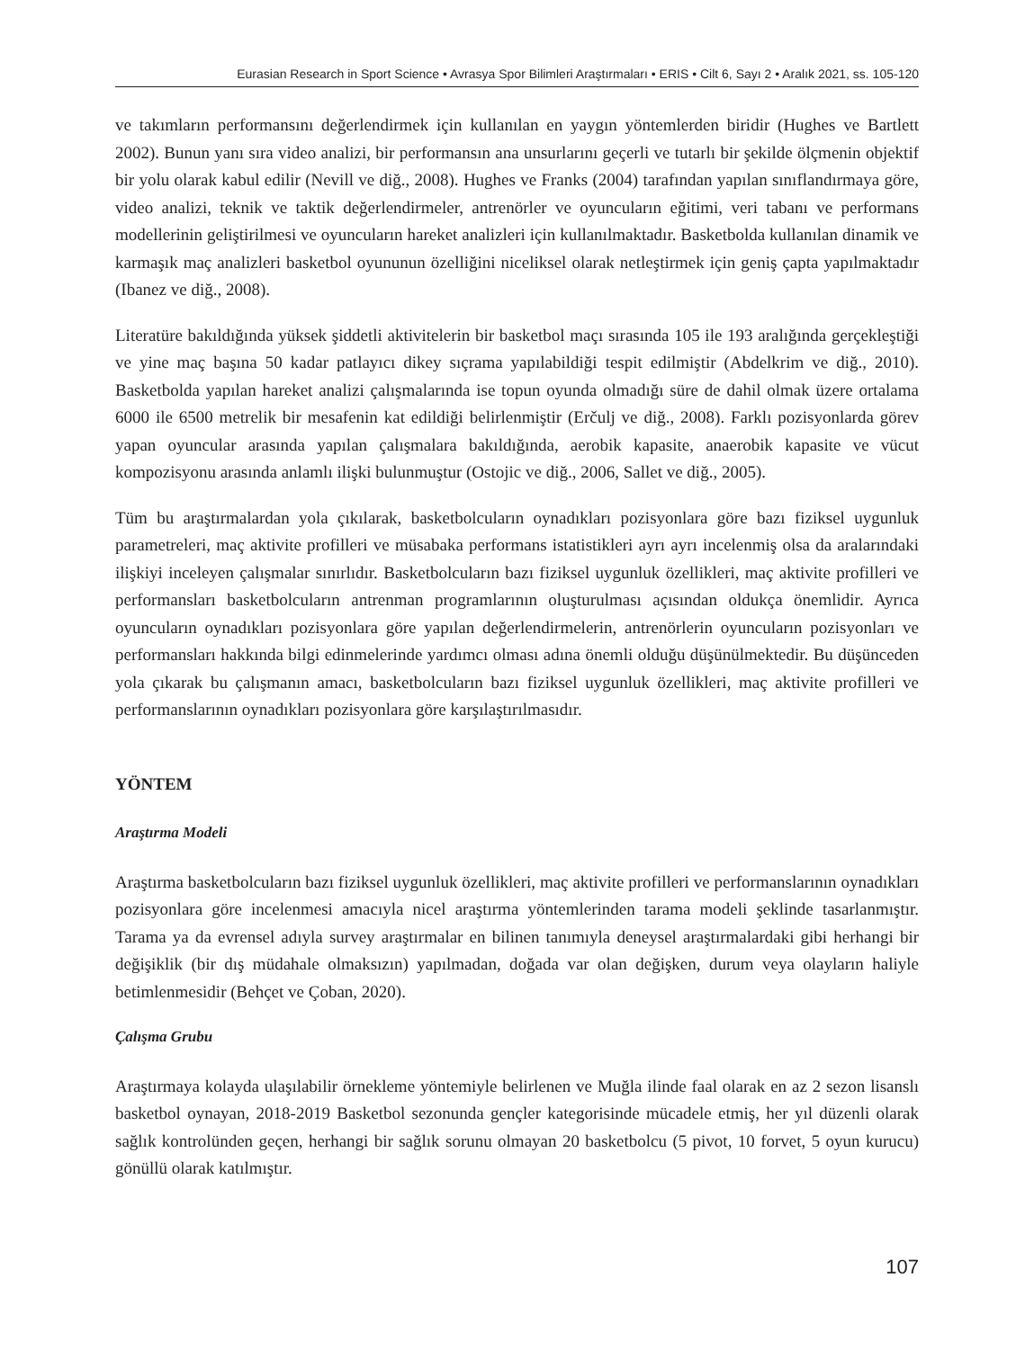Eurasian Research in Sport Science • Avrasya Spor Bilimleri Araştırmaları • ERIS • Cilt 6, Sayı 2 • Aralık 2021, ss. 105-120
ve takımların performansını değerlendirmek için kullanılan en yaygın yöntemlerden biridir (Hughes ve Bartlett 2002). Bunun yanı sıra video analizi, bir performansın ana unsurlarını geçerli ve tutarlı bir şekilde ölçmenin objektif bir yolu olarak kabul edilir (Nevill ve diğ., 2008). Hughes ve Franks (2004) tarafından yapılan sınıflandırmaya göre, video analizi, teknik ve taktik değerlendirmeler, antrenörler ve oyuncuların eğitimi, veri tabanı ve performans modellerinin geliştirilmesi ve oyuncuların hareket analizleri için kullanılmaktadır. Basketbolda kullanılan dinamik ve karmaşık maç analizleri basketbol oyununun özelliğini niceliksel olarak netleştirmek için geniş çapta yapılmaktadır (Ibanez ve diğ., 2008).
Literatüre bakıldığında yüksek şiddetli aktivitelerin bir basketbol maçı sırasında 105 ile 193 aralığında gerçekleştiği ve yine maç başına 50 kadar patlayıcı dikey sıçrama yapılabildiği tespit edilmiştir (Abdelkrim ve diğ., 2010). Basketbolda yapılan hareket analizi çalışmalarında ise topun oyunda olmadığı süre de dahil olmak üzere ortalama 6000 ile 6500 metrelik bir mesafenin kat edildiği belirlenmiştir (Erčulj ve diğ., 2008). Farklı pozisyonlarda görev yapan oyuncular arasında yapılan çalışmalara bakıldığında, aerobik kapasite, anaerobik kapasite ve vücut kompozisyonu arasında anlamlı ilişki bulunmuştur (Ostojic ve diğ., 2006, Sallet ve diğ., 2005).
Tüm bu araştırmalardan yola çıkılarak, basketbolcuların oynadıkları pozisyonlara göre bazı fiziksel uygunluk parametreleri, maç aktivite profilleri ve müsabaka performans istatistikleri ayrı ayrı incelenmiş olsa da aralarındaki ilişkiyi inceleyen çalışmalar sınırlıdır. Basketbolcuların bazı fiziksel uygunluk özellikleri, maç aktivite profilleri ve performansları basketbolcuların antrenman programlarının oluşturulması açısından oldukça önemlidir. Ayrıca oyuncuların oynadıkları pozisyonlara göre yapılan değerlendirmelerin, antrenörlerin oyuncuların pozisyonları ve performansları hakkında bilgi edinmelerinde yardımcı olması adına önemli olduğu düşünülmektedir. Bu düşünceden yola çıkarak bu çalışmanın amacı, basketbolcuların bazı fiziksel uygunluk özellikleri, maç aktivite profilleri ve performanslarının oynadıkları pozisyonlara göre karşılaştırılmasıdır.
YÖNTEM
Araştırma Modeli
Araştırma basketbolcuların bazı fiziksel uygunluk özellikleri, maç aktivite profilleri ve performanslarının oynadıkları pozisyonlara göre incelenmesi amacıyla nicel araştırma yöntemlerinden tarama modeli şeklinde tasarlanmıştır. Tarama ya da evrensel adıyla survey araştırmalar en bilinen tanımıyla deneysel araştırmalardaki gibi herhangi bir değişiklik (bir dış müdahale olmaksızın) yapılmadan, doğada var olan değişken, durum veya olayların haliyle betimlenmesidir (Behçet ve Çoban, 2020).
Çalışma Grubu
Araştırmaya kolayda ulaşılabilir örnekleme yöntemiyle belirlenen ve Muğla ilinde faal olarak en az 2 sezon lisanslı basketbol oynayan, 2018-2019 Basketbol sezonunda gençler kategorisinde mücadele etmiş, her yıl düzenli olarak sağlık kontrolünden geçen, herhangi bir sağlık sorunu olmayan 20 basketbolcu (5 pivot, 10 forvet, 5 oyun kurucu) gönüllü olarak katılmıştır.
107